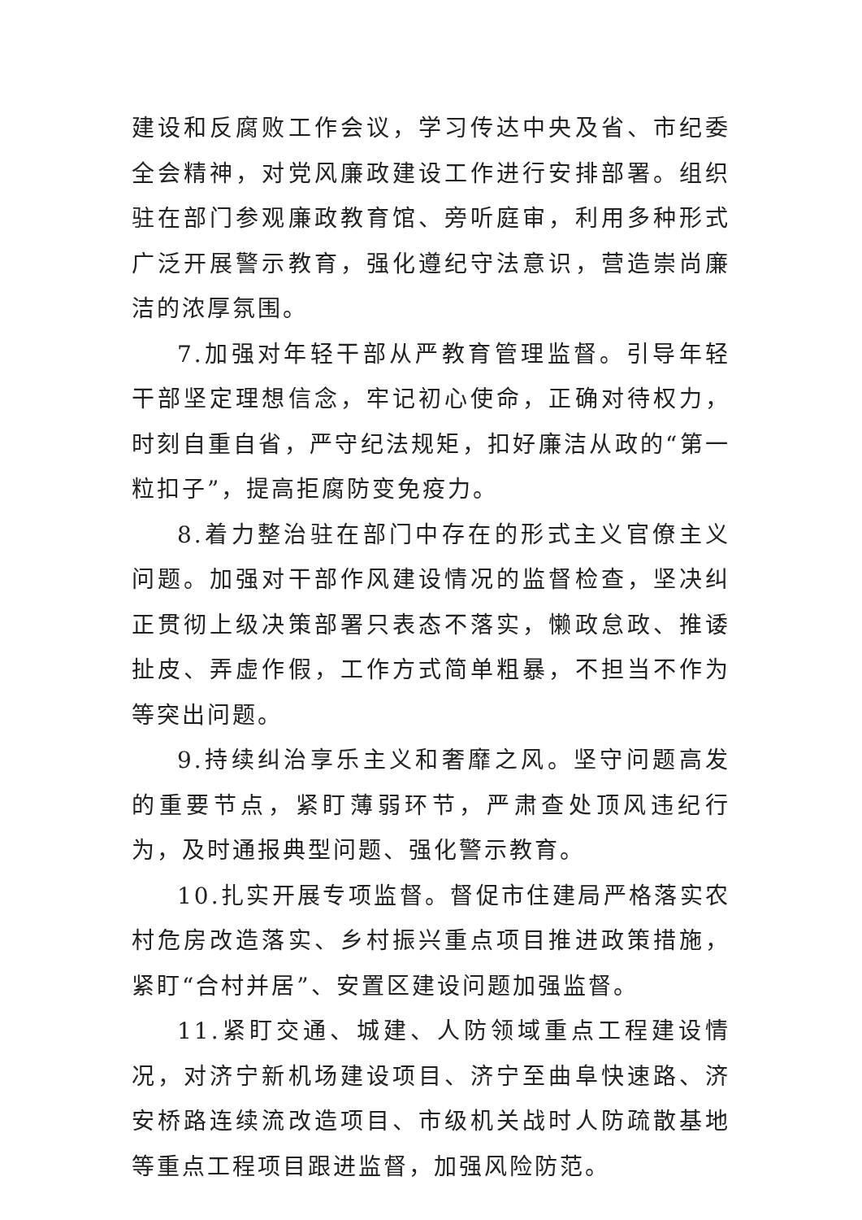建设和反腐败工作会议，学习传达中央及省、市纪委全会精神，对党风廉政建设工作进行安排部署。组织驻在部门参观廉政教育馆、旁听庭审，利用多种形式广泛开展警示教育，强化遵纪守法意识，营造崇尚廉洁的浓厚氛围。
7.加强对年轻干部从严教育管理监督。引导年轻干部坚定理想信念，牢记初心使命，正确对待权力，时刻自重自省，严守纪法规矩，扣好廉洁从政的“第一粒扣子”，提高拒腐防变免疫力。
8.着力整治驻在部门中存在的形式主义官僚主义问题。加强对干部作风建设情况的监督检查，坚决纠正贯彻上级决策部署只表态不落实，懒政怠政、推诿扯皮、弄虚作假，工作方式简单粗暴，不担当不作为等突出问题。
9.持续纠治享乐主义和奢靡之风。坚守问题高发的重要节点，紧盯薄弱环节，严肃查处顶风违纪行为，及时通报典型问题、强化警示教育。
10.扎实开展专项监督。督促市住建局严格落实农村危房改造落实、乡村振兴重点项目推进政策措施，紧盯“合村并居”、安置区建设问题加强监督。
11.紧盯交通、城建、人防领域重点工程建设情况，对济宁新机场建设项目、济宁至曲阜快速路、济安桥路连续流改造项目、市级机关战时人防疏散基地等重点工程项目跟进监督，加强风险防范。